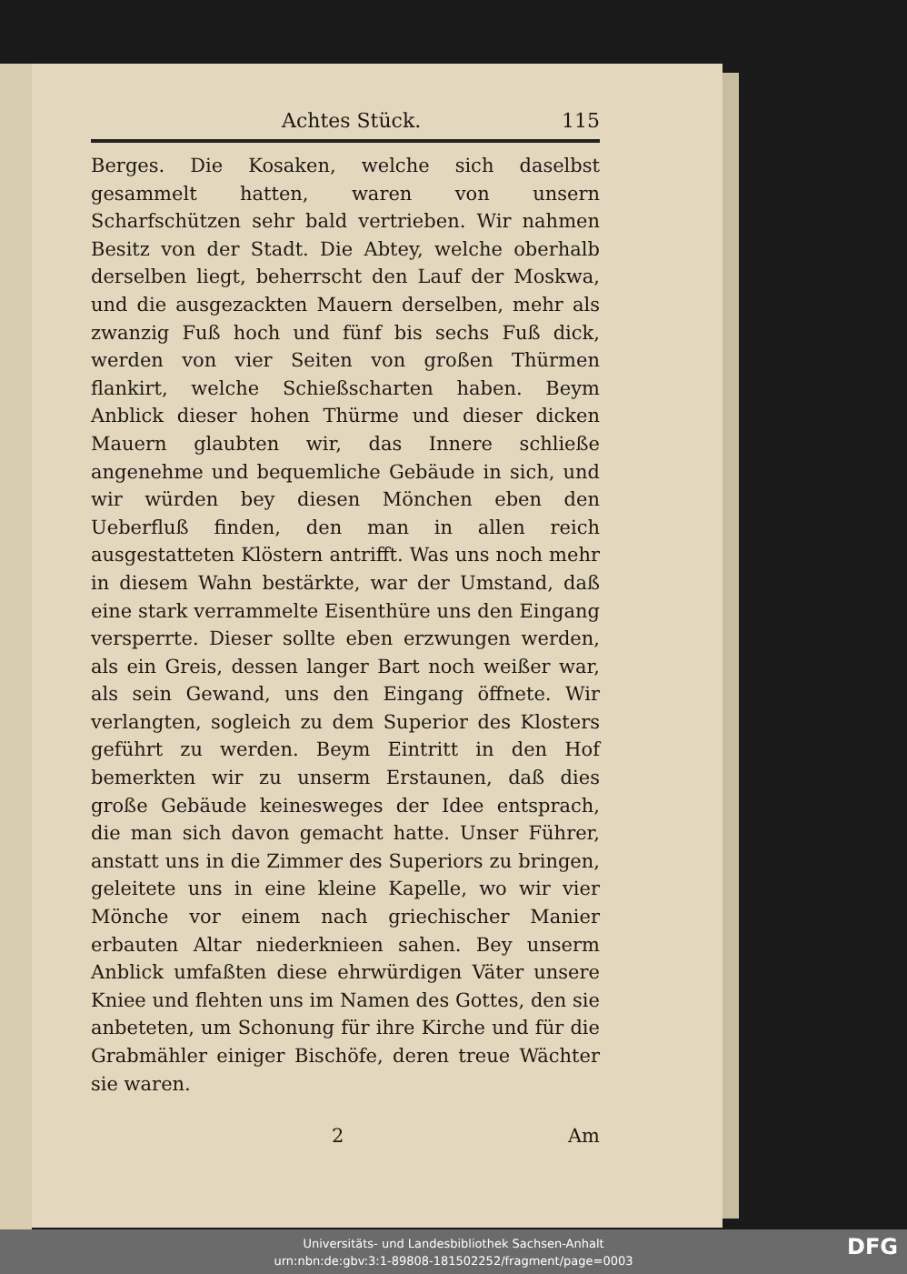Achtes Stück. 115
Berges. Die Kosaken, welche sich daselbst gesammelt hatten, waren von unsern Scharfschützen sehr bald vertrieben. Wir nahmen Besitz von der Stadt. Die Abtey, welche oberhalb derselben liegt, beherrscht den Lauf der Moskwa, und die ausgezackten Mauern derselben, mehr als zwanzig Fuß hoch und fünf bis sechs Fuß dick, werden von vier Seiten von großen Thürmen flankirt, welche Schießscharten haben. Beym Anblick dieser hohen Thürme und dieser dicken Mauern glaubten wir, das Innere schließe angenehme und bequemliche Gebäude in sich, und wir würden bey diesen Mönchen eben den Ueberfluß finden, den man in allen reich ausgestatteten Klöstern antrifft. Was uns noch mehr in diesem Wahn bestärkte, war der Umstand, daß eine stark verrammelte Eisenthüre uns den Eingang versperrte. Dieser sollte eben erzwungen werden, als ein Greis, dessen langer Bart noch weißer war, als sein Gewand, uns den Eingang öffnete. Wir verlangten, sogleich zu dem Superior des Klosters geführt zu werden. Beym Eintritt in den Hof bemerkten wir zu unserm Erstaunen, daß dies große Gebäude keinesweges der Idee entsprach, die man sich davon gemacht hatte. Unser Führer, anstatt uns in die Zimmer des Superiors zu bringen, geleitete uns in eine kleine Kapelle, wo wir vier Mönche vor einem nach griechischer Manier erbauten Altar niederknieen sahen. Bey unserm Anblick umfaßten diese ehrwürdigen Väter unsere Kniee und flehten uns im Namen des Gottes, den sie anbeteten, um Schonung für ihre Kirche und für die Grabmähler einiger Bischöfe, deren treue Wächter sie waren.
2 Am
Universitäts- und Landesbibliothek Sachsen-Anhalt
urn:nbn:de:gbv:3:1-89808-181502252/fragment/page=0003
DFG